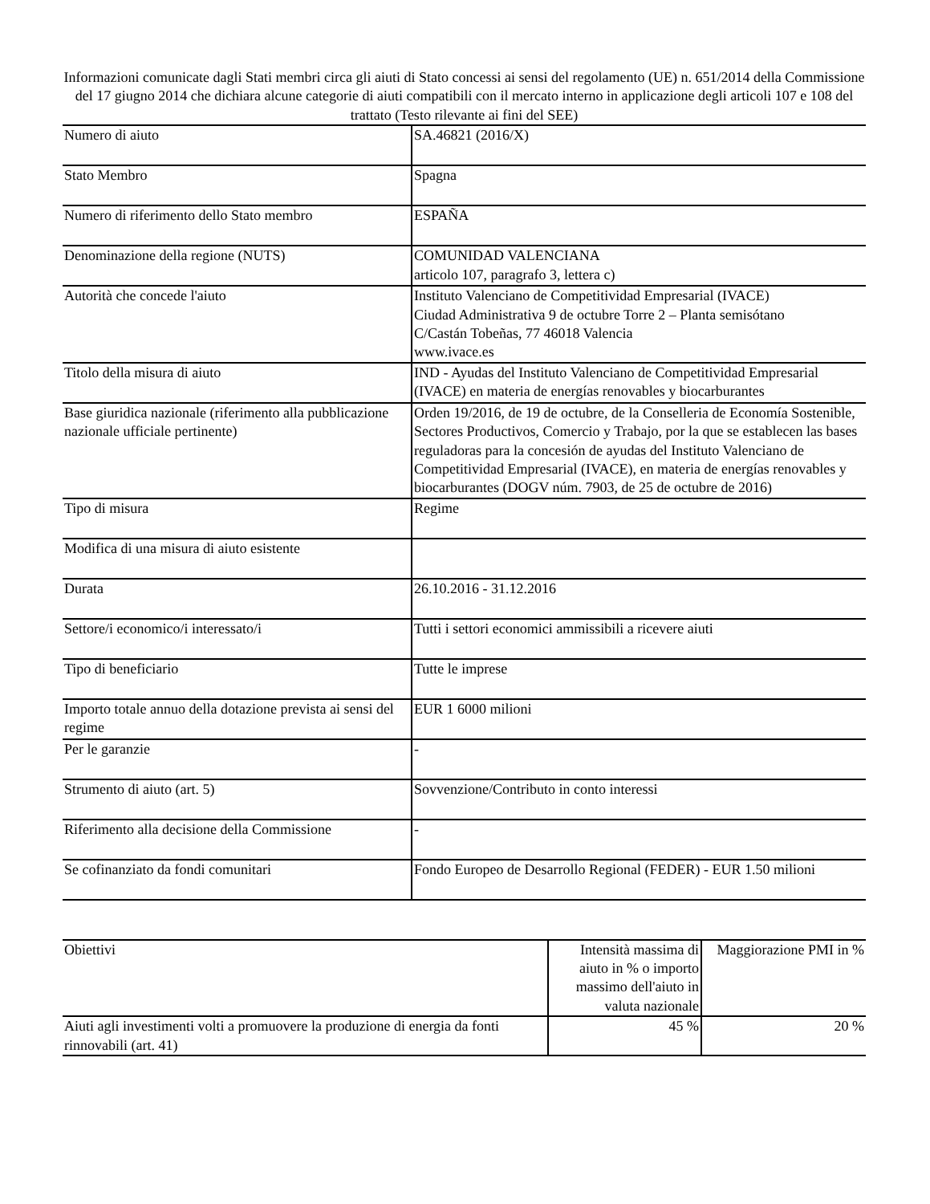Informazioni comunicate dagli Stati membri circa gli aiuti di Stato concessi ai sensi del regolamento (UE) n. 651/2014 della Commissione del 17 giugno 2014 che dichiara alcune categorie di aiuti compatibili con il mercato interno in applicazione degli articoli 107 e 108 del trattato (Testo rilevante ai fini del SEE)
| Numero di aiuto | SA.46821 (2016/X) |
| Stato Membro | Spagna |
| Numero di riferimento dello Stato membro | ESPAÑA |
| Denominazione della regione (NUTS) | COMUNIDAD VALENCIANA articolo 107, paragrafo 3, lettera c) |
| Autorità che concede l'aiuto | Instituto Valenciano de Competitividad Empresarial (IVACE) Ciudad Administrativa 9 de octubre Torre 2 – Planta semisótano C/Castán Tobeñas, 77 46018 Valencia www.ivace.es |
| Titolo della misura di aiuto | IND - Ayudas del Instituto Valenciano de Competitividad Empresarial (IVACE) en materia de energías renovables y biocarburantes |
| Base giuridica nazionale (riferimento alla pubblicazione nazionale ufficiale pertinente) | Orden 19/2016, de 19 de octubre, de la Conselleria de Economía Sostenible, Sectores Productivos, Comercio y Trabajo, por la que se establecen las bases reguladoras para la concesión de ayudas del Instituto Valenciano de Competitividad Empresarial (IVACE), en materia de energías renovables y biocarburantes (DOGV núm. 7903, de 25 de octubre de 2016) |
| Tipo di misura | Regime |
| Modifica di una misura di aiuto esistente | |
| Durata | 26.10.2016 - 31.12.2016 |
| Settore/i economico/i interessato/i | Tutti i settori economici ammissibili a ricevere aiuti |
| Tipo di beneficiario | Tutte le imprese |
| Importo totale annuo della dotazione prevista ai sensi del regime | EUR 1 6000 milioni |
| Per le garanzie | - |
| Strumento di aiuto (art. 5) | Sovvenzione/Contributo in conto interessi |
| Riferimento alla decisione della Commissione | - |
| Se cofinanziato da fondi comunitari | Fondo Europeo de Desarrollo Regional (FEDER) - EUR 1.50 milioni |
| Obiettivi | Intensità massima di aiuto in % o importo massimo dell'aiuto in valuta nazionale | Maggiorazione PMI in % |
| Aiuti agli investimenti volti a promuovere la produzione di energia da fonti rinnovabili (art. 41) | 45 % | 20 % |